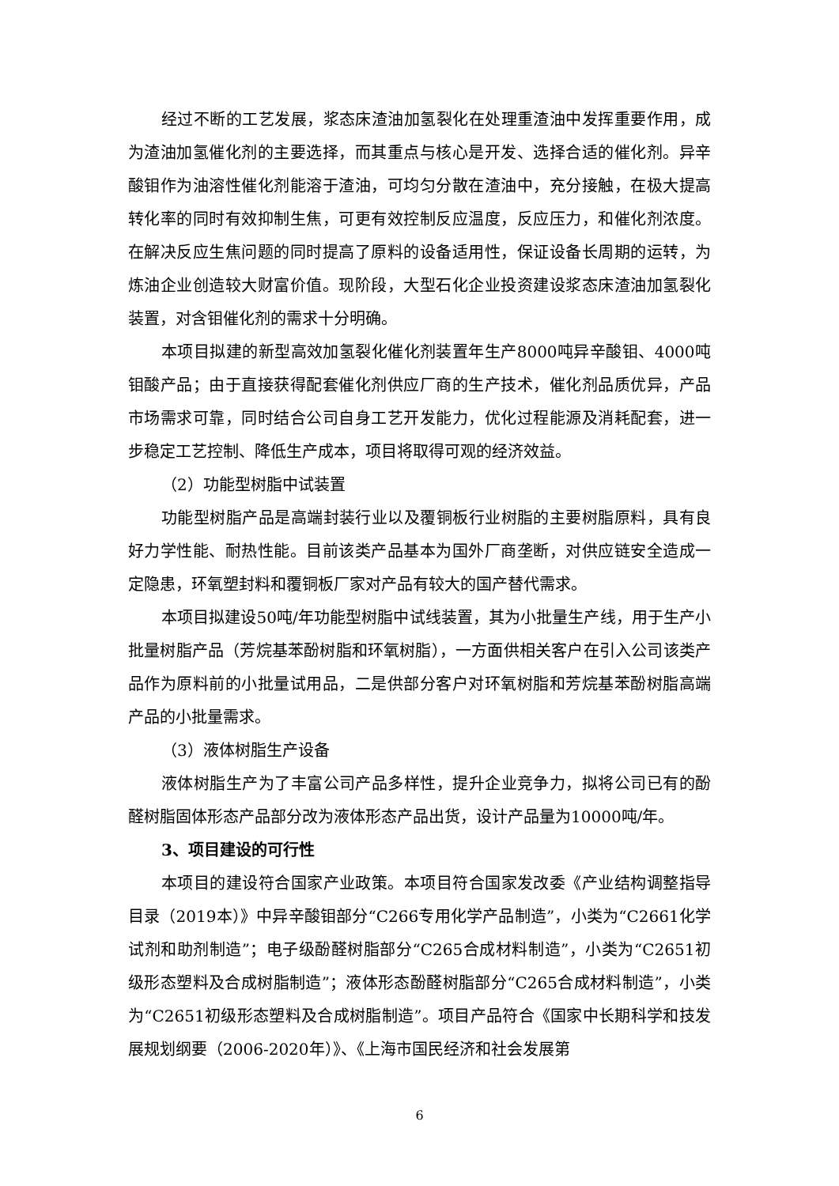经过不断的工艺发展，浆态床渣油加氢裂化在处理重渣油中发挥重要作用，成为渣油加氢催化剂的主要选择，而其重点与核心是开发、选择合适的催化剂。异辛酸钼作为油溶性催化剂能溶于渣油，可均匀分散在渣油中，充分接触，在极大提高转化率的同时有效抑制生焦，可更有效控制反应温度，反应压力，和催化剂浓度。在解决反应生焦问题的同时提高了原料的设备适用性，保证设备长周期的运转，为炼油企业创造较大财富价值。现阶段，大型石化企业投资建设浆态床渣油加氢裂化装置，对含钼催化剂的需求十分明确。
本项目拟建的新型高效加氢裂化催化剂装置年生产8000吨异辛酸钼、4000吨钼酸产品；由于直接获得配套催化剂供应厂商的生产技术，催化剂品质优异，产品市场需求可靠，同时结合公司自身工艺开发能力，优化过程能源及消耗配套，进一步稳定工艺控制、降低生产成本，项目将取得可观的经济效益。
（2）功能型树脂中试装置
功能型树脂产品是高端封装行业以及覆铜板行业树脂的主要树脂原料，具有良好力学性能、耐热性能。目前该类产品基本为国外厂商垄断，对供应链安全造成一定隐患，环氧塑封料和覆铜板厂家对产品有较大的国产替代需求。
本项目拟建设50吨/年功能型树脂中试线装置，其为小批量生产线，用于生产小批量树脂产品（芳烷基苯酚树脂和环氧树脂），一方面供相关客户在引入公司该类产品作为原料前的小批量试用品，二是供部分客户对环氧树脂和芳烷基苯酚树脂高端产品的小批量需求。
（3）液体树脂生产设备
液体树脂生产为了丰富公司产品多样性，提升企业竞争力，拟将公司已有的酚醛树脂固体形态产品部分改为液体形态产品出货，设计产品量为10000吨/年。
3、项目建设的可行性
本项目的建设符合国家产业政策。本项目符合国家发改委《产业结构调整指导目录（2019本）》中异辛酸钼部分“C266专用化学产品制造”，小类为“C2661化学试剂和助剂制造”；电子级酚醛树脂部分“C265合成材料制造”，小类为“C2651初级形态塑料及合成树脂制造”；液体形态酚醛树脂部分“C265合成材料制造”，小类为“C2651初级形态塑料及合成树脂制造”。项目产品符合《国家中长期科学和技发展规划纲要（2006-2020年）》、《上海市国民经济和社会发展第
6